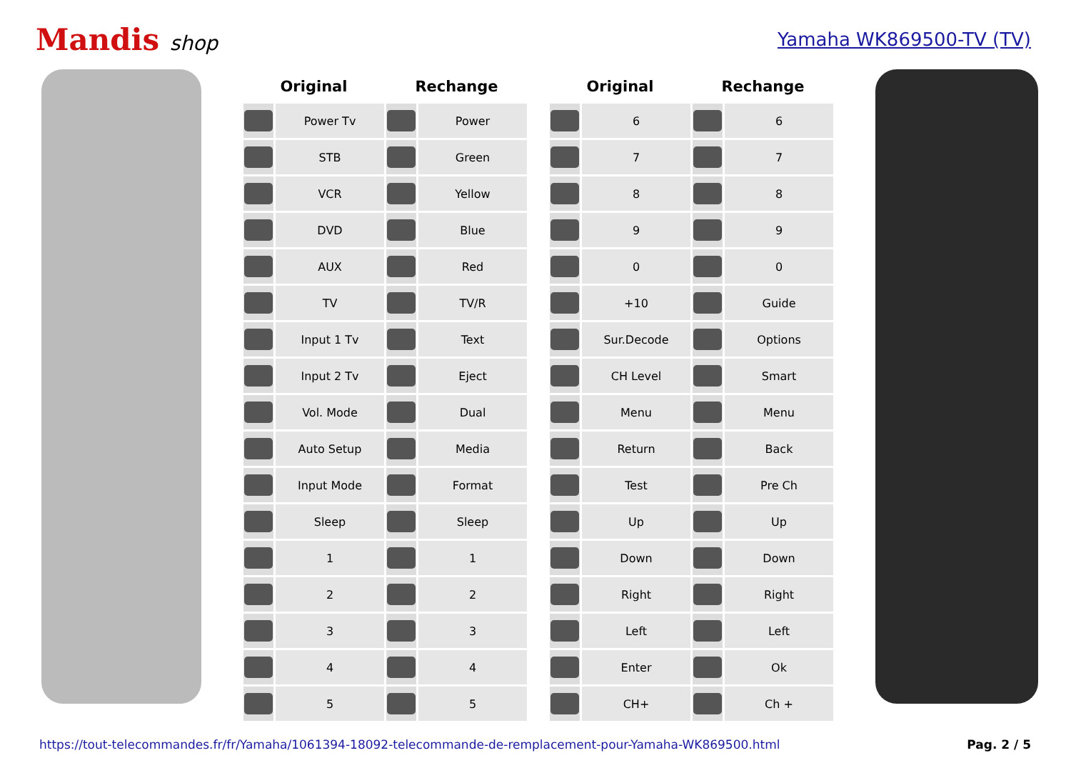Mandis shop Yamaha WK869500-TV (TV)
| Original | | Rechange | |
| --- | --- | --- | --- |
| | Power Tv | | Power |
| | STB | | Green |
| | VCR | | Yellow |
| | DVD | | Blue |
| | AUX | | Red |
| | TV | | TV/R |
| | Input 1 Tv | | Text |
| | Input 2 Tv | | Eject |
| | Vol. Mode | | Dual |
| | Auto Setup | | Media |
| | Input Mode | | Format |
| | Sleep | | Sleep |
| | 1 | | 1 |
| | 2 | | 2 |
| | 3 | | 3 |
| | 4 | | 4 |
| | 5 | | 5 |
| Original | | Rechange | |
| --- | --- | --- | --- |
| | 6 | | 6 |
| | 7 | | 7 |
| | 8 | | 8 |
| | 9 | | 9 |
| | 0 | | 0 |
| | +10 | | Guide |
| | Sur.Decode | | Options |
| | CH Level | | Smart |
| | Menu | | Menu |
| | Return | | Back |
| | Test | | Pre Ch |
| | Up | | Up |
| | Down | | Down |
| | Right | | Right |
| | Left | | Left |
| | Enter | | Ok |
| | CH+ | | Ch + |
https://tout-telecommandes.fr/fr/Yamaha/1061394-18092-telecommande-de-remplacement-pour-Yamaha-WK869500.html Pag. 2 / 5